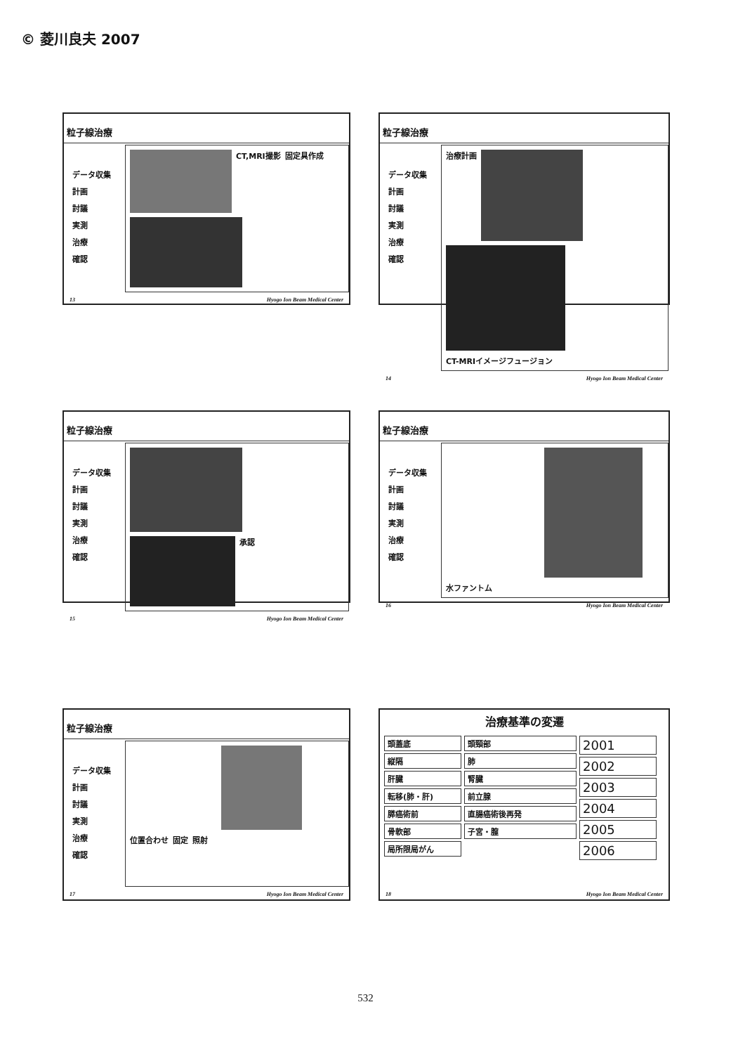© 菱川良夫 2007
粒子線治療
データ収集
計画
討議
実測
治療
確認
CT,MRI撮影
固定具作成
13 Hyogo Ion Beam Medical Center
粒子線治療
データ収集
計画
討議
実測
治療
確認
治療計画
CT-MRIイメージフュージョン
14 Hyogo Ion Beam Medical Center
粒子線治療
データ収集
計画
討議
実測
治療
確認
承認
15 Hyogo Ion Beam Medical Center
粒子線治療
データ収集
計画
討議
実測
治療
確認
水ファントム
16 Hyogo Ion Beam Medical Center
粒子線治療
データ収集
計画
討議
実測
治療
確認
位置合わせ
固定
照射
17 Hyogo Ion Beam Medical Center
治療基準の変遷
頭蓋底
縦隔
肝臓
転移(肺・肝)
膵癌術前
骨軟部
局所限局がん
頭頸部
肺
腎臓
前立腺
直腸癌術後再発
子宮・膣
2001
2002
2003
2004
2005
2006
18 Hyogo Ion Beam Medical Center
532